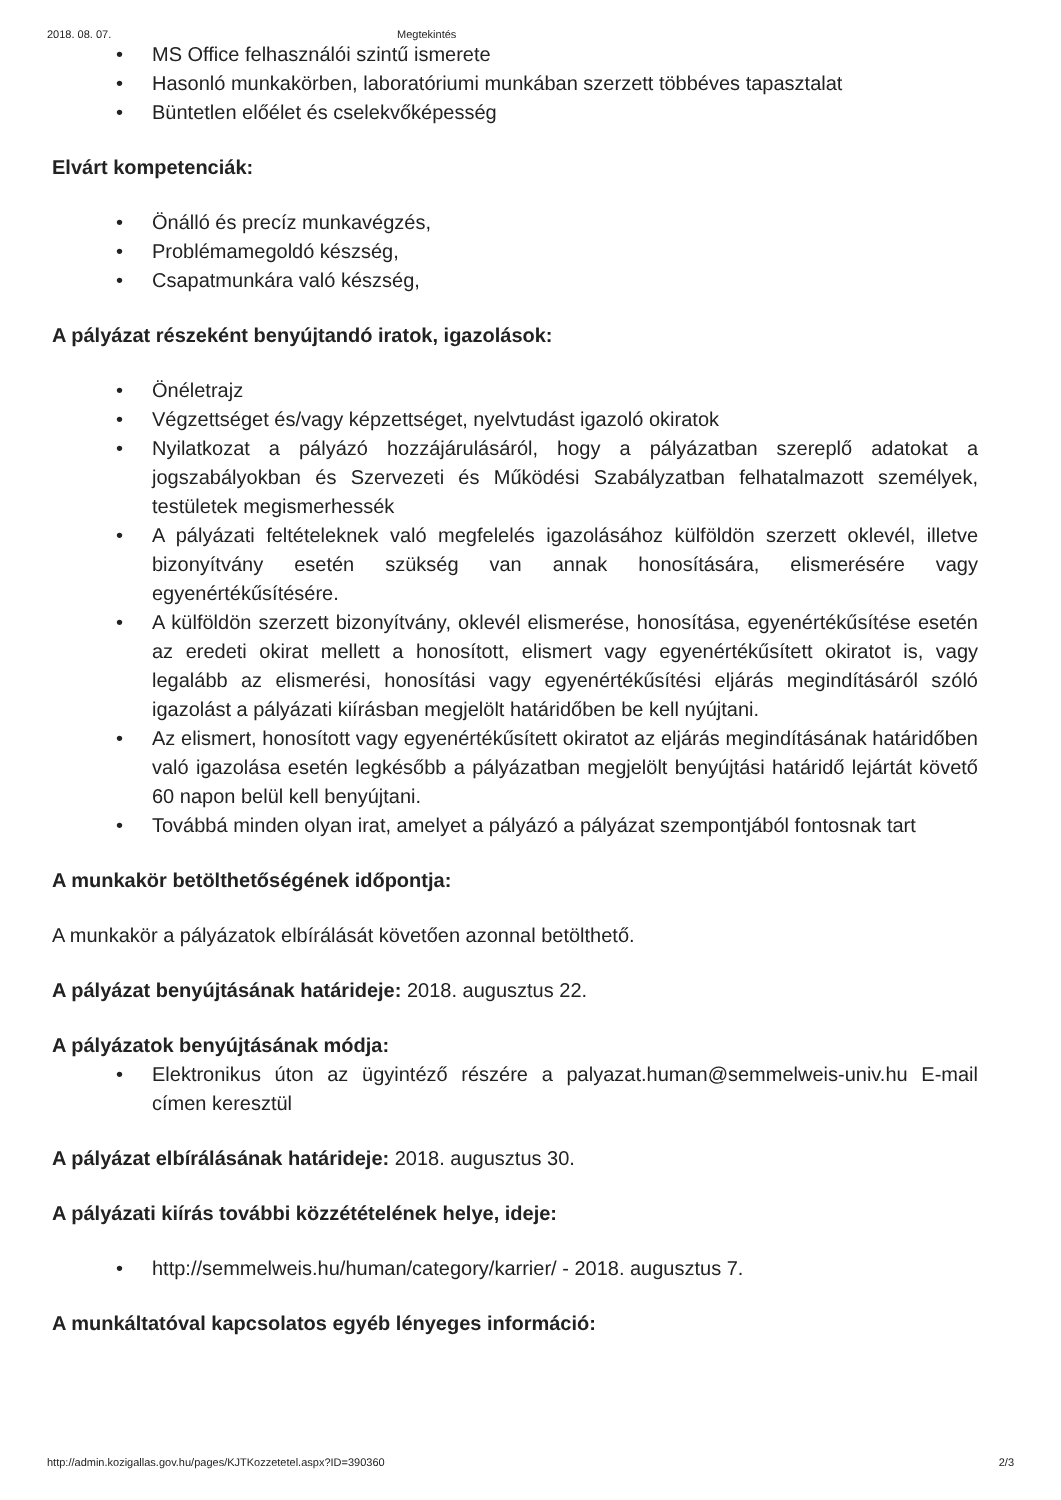2018. 08. 07. Megtekintés
• MS Office felhasználói szintű ismerete
• Hasonló munkakörben, laboratóriumi munkában szerzett többéves tapasztalat
• Büntetlen előélet és cselekvőképesség
Elvárt kompetenciák:
• Önálló és precíz munkavégzés,
• Problémamegoldó készség,
• Csapatmunkára való készség,
A pályázat részeként benyújtandó iratok, igazolások:
• Önéletrajz
• Végzettséget és/vagy képzettséget, nyelvtudást igazoló okiratok
• Nyilatkozat a pályázó hozzájárulásáról, hogy a pályázatban szereplő adatokat a jogszabályokban és Szervezeti és Működési Szabályzatban felhatalmazott személyek, testületek megismerhessék
• A pályázati feltételeknek való megfelelés igazolásához külföldön szerzett oklevél, illetve bizonyítvány esetén szükség van annak honosítására, elismerésére vagy egyenértékűsítésére.
• A külföldön szerzett bizonyítvány, oklevél elismerése, honosítása, egyenértékűsítése esetén az eredeti okirat mellett a honosított, elismert vagy egyenértékűsített okiratot is, vagy legalább az elismerési, honosítási vagy egyenértékűsítési eljárás megindításáról szóló igazolást a pályázati kiírásban megjelölt határidőben be kell nyújtani.
• Az elismert, honosított vagy egyenértékűsített okiratot az eljárás megindításának határidőben való igazolása esetén legkésőbb a pályázatban megjelölt benyújtási határidő lejártát követő 60 napon belül kell benyújtani.
• Továbbá minden olyan irat, amelyet a pályázó a pályázat szempontjából fontosnak tart
A munkakör betölthetőségének időpontja:
A munkakör a pályázatok elbírálását követően azonnal betölthető.
A pályázat benyújtásának határideje: 2018. augusztus 22.
A pályázatok benyújtásának módja:
• Elektronikus úton az ügyintéző részére a palyazat.human@semmelweis-univ.hu E-mail címen keresztül
A pályázat elbírálásának határideje: 2018. augusztus 30.
A pályázati kiírás további közzétételének helye, ideje:
• http://semmelweis.hu/human/category/karrier/ - 2018. augusztus 7.
A munkáltatóval kapcsolatos egyéb lényeges információ:
http://admin.kozigallas.gov.hu/pages/KJTKozzetetel.aspx?ID=390360 2/3